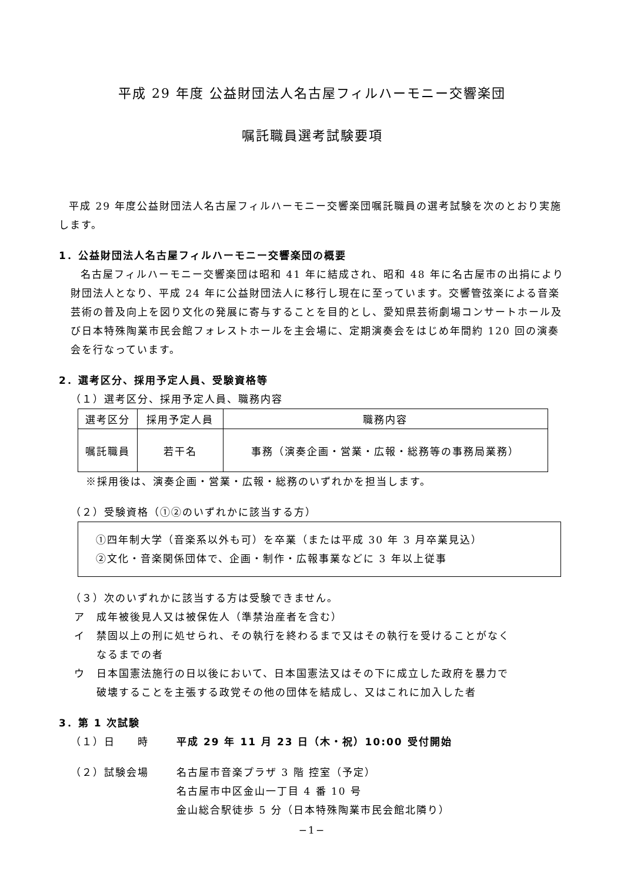平成 29 年度 公益財団法人名古屋フィルハーモニー交響楽団
嘱託職員選考試験要項
平成 29 年度公益財団法人名古屋フィルハーモニー交響楽団嘱託職員の選考試験を次のとおり実施します。
1．公益財団法人名古屋フィルハーモニー交響楽団の概要
名古屋フィルハーモニー交響楽団は昭和 41 年に結成され、昭和 48 年に名古屋市の出捐により財団法人となり、平成 24 年に公益財団法人に移行し現在に至っています。交響管弦楽による音楽芸術の普及向上を図り文化の発展に寄与することを目的とし、愛知県芸術劇場コンサートホール及び日本特殊陶業市民会館フォレストホールを主会場に、定期演奏会をはじめ年間約 120 回の演奏会を行なっています。
2．選考区分、採用予定人員、受験資格等
（１）選考区分、採用予定人員、職務内容
| 選考区分 | 採用予定人員 | 職務内容 |
| --- | --- | --- |
| 嘱託職員 | 若干名 | 事務（演奏企画・営業・広報・総務等の事務局業務） |
※採用後は、演奏企画・営業・広報・総務のいずれかを担当します。
（２）受験資格（①②のいずれかに該当する方）
①四年制大学（音楽系以外も可）を卒業（または平成 30 年 3 月卒業見込）
②文化・音楽関係団体で、企画・制作・広報事業などに 3 年以上従事
（３）次のいずれかに該当する方は受験できません。
ア　成年被後見人又は被保佐人（準禁治産者を含む）
イ　禁固以上の刑に処せられ、その執行を終わるまで又はその執行を受けることがなく
　　なるまでの者
ウ　日本国憲法施行の日以後において、日本国憲法又はその下に成立した政府を暴力で
　　破壊することを主張する政党その他の団体を結成し、又はこれに加入した者
3．第 1 次試験
（１）日　　時 平成 29 年 11 月 23 日（木・祝）10:00 受付開始
（２）試験会場 名古屋市音楽プラザ 3 階 控室（予定）
名古屋市中区金山一丁目 4 番 10 号
金山総合駅徒歩 5 分（日本特殊陶業市民会館北隣り）
−1−